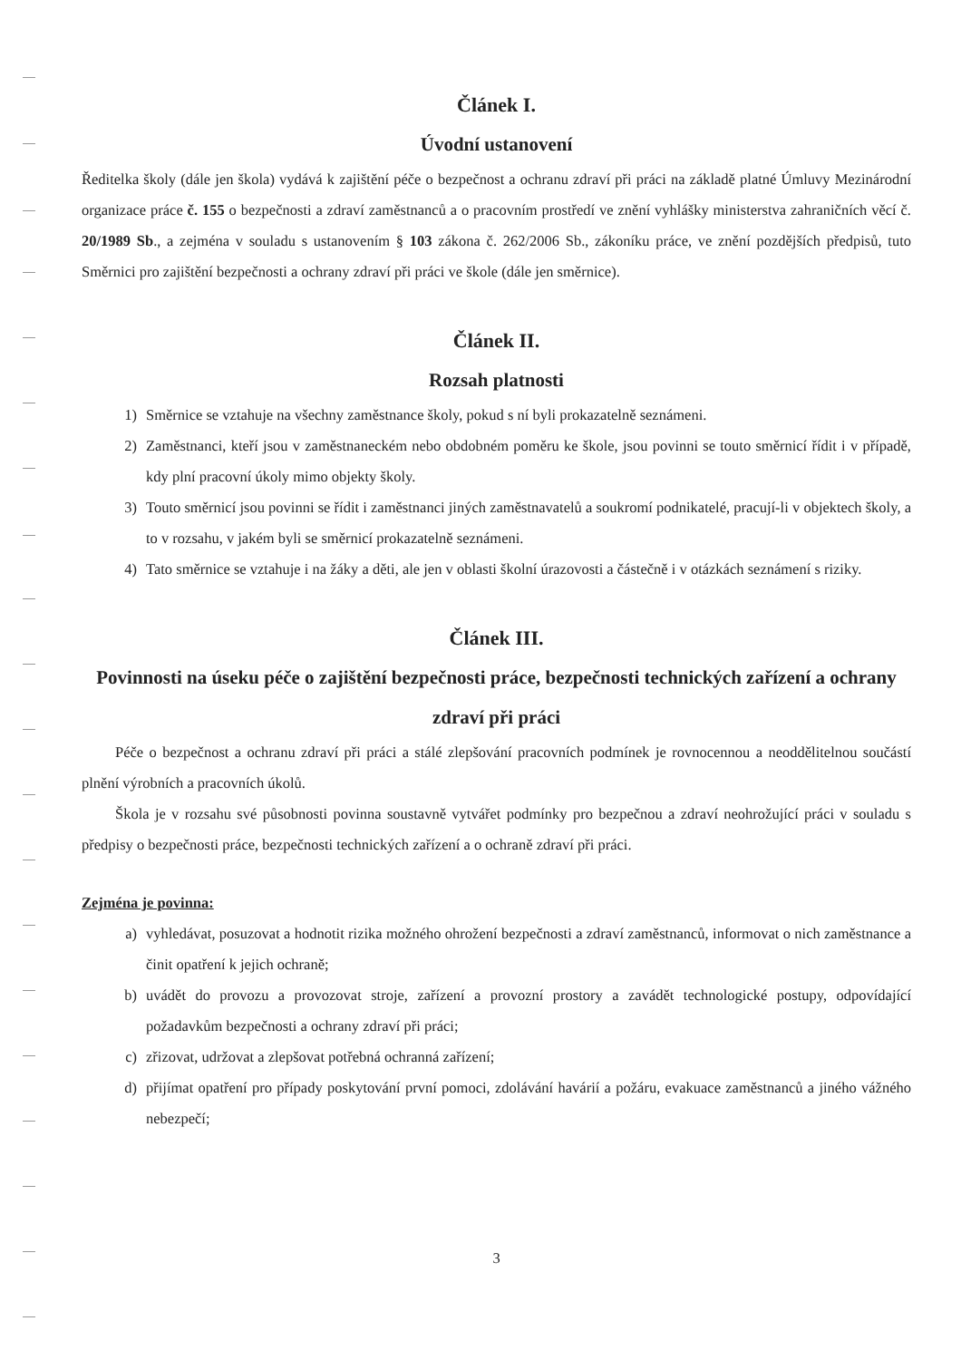Článek I.
Úvodní ustanovení
Ředitelka školy (dále jen škola) vydává k zajištění péče o bezpečnost a ochranu zdraví při práci na základě platné Úmluvy Mezinárodní organizace práce č. 155 o bezpečnosti a zdraví zaměstnanců a o pracovním prostředí ve znění vyhlášky ministerstva zahraničních věcí č. 20/1989 Sb., a zejména v souladu s ustanovením § 103 zákona č. 262/2006 Sb., zákoníku práce, ve znění pozdějších předpisů, tuto Směrnici pro zajištění bezpečnosti a ochrany zdraví při práci ve škole (dále jen směrnice).
Článek II.
Rozsah platnosti
1) Směrnice se vztahuje na všechny zaměstnance školy, pokud s ní byli prokazatelně seznámeni.
2) Zaměstnanci, kteří jsou v zaměstnaneckém nebo obdobném poměru ke škole, jsou povinni se touto směrnicí řídit i v případě, kdy plní pracovní úkoly mimo objekty školy.
3) Touto směrnicí jsou povinni se řídit i zaměstnanci jiných zaměstnavatelů a soukromí podnikatelé, pracují-li v objektech školy, a to v rozsahu, v jakém byli se směrnicí prokazatelně seznámeni.
4) Tato směrnice se vztahuje i na žáky a děti, ale jen v oblasti školní úrazovosti a částečně i v otázkách seznámení s riziky.
Článek III.
Povinnosti na úseku péče o zajištění bezpečnosti práce, bezpečnosti technických zařízení a ochrany zdraví při práci
Péče o bezpečnost a ochranu zdraví při práci a stálé zlepšování pracovních podmínek je rovnocennou a neoddělitelnou součástí plnění výrobních a pracovních úkolů.
Škola je v rozsahu své působnosti povinna soustavně vytvářet podmínky pro bezpečnou a zdraví neohrožující práci v souladu s předpisy o bezpečnosti práce, bezpečnosti technických zařízení a o ochraně zdraví při práci.
Zejména je povinna:
a) vyhledávat, posuzovat a hodnotit rizika možného ohrožení bezpečnosti a zdraví zaměstnanců, informovat o nich zaměstnance a činit opatření k jejich ochraně;
b) uvádět do provozu a provozovat stroje, zařízení a provozní prostory a zavádět technologické postupy, odpovídající požadavkům bezpečnosti a ochrany zdraví při práci;
c) zřizovat, udržovat a zlepšovat potřebná ochranná zařízení;
d) přijímat opatření pro případy poskytování první pomoci, zdolávání havárií a požáru, evakuace zaměstnanců a jiného vážného nebezpečí;
3